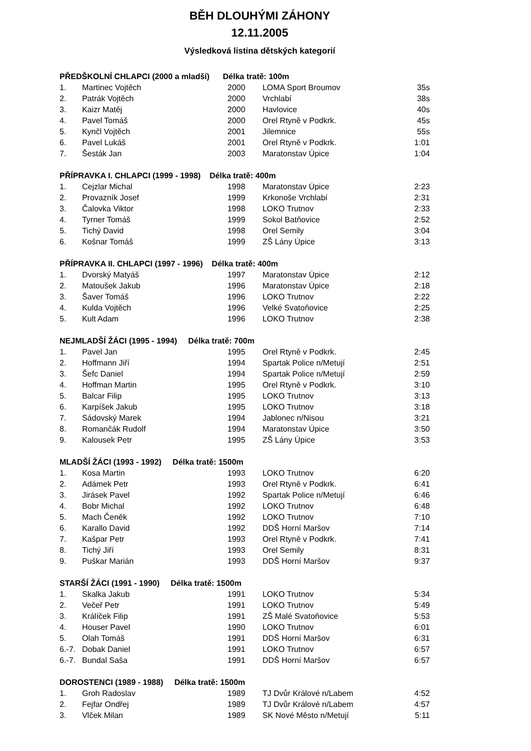BĚH DLOUHÝMI ZÁHONY
12.11.2005
Výsledková listina dětských kategorií
| PŘEDŠKOLNÍ CHLAPCI (2000 a mladší) Délka tratě: 100m | | | | |
| --- | --- | --- | --- | --- |
| 1. | Martinec Vojtěch | 2000 | LOMA Sport Broumov | 35s |
| 2. | Patrák Vojtěch | 2000 | Vrchlabí | 38s |
| 3. | Kaizr Matěj | 2000 | Havlovice | 40s |
| 4. | Pavel Tomáš | 2000 | Orel Rtyně v Podkrk. | 45s |
| 5. | Kynčl Vojtěch | 2001 | Jilemnice | 55s |
| 6. | Pavel Lukáš | 2001 | Orel Rtyně v Podkrk. | 1:01 |
| 7. | Šesták Jan | 2003 | Maratonstav Úpice | 1:04 |
| PŘÍPRAVKA I. CHLAPCI (1999 - 1998) Délka tratě: 400m | | | | |
| --- | --- | --- | --- | --- |
| 1. | Cejzlar Michal | 1998 | Maratonstav Úpice | 2:23 |
| 2. | Provazník Josef | 1999 | Krkonoše Vrchlabí | 2:31 |
| 3. | Čalovka Viktor | 1998 | LOKO Trutnov | 2:33 |
| 4. | Tyrner Tomáš | 1999 | Sokol Batňovice | 2:52 |
| 5. | Tichý David | 1998 | Orel Semily | 3:04 |
| 6. | Košnar Tomáš | 1999 | ZŠ Lány Úpice | 3:13 |
| PŘÍPRAVKA II. CHLAPCI (1997 - 1996) Délka tratě: 400m | | | | |
| --- | --- | --- | --- | --- |
| 1. | Dvorský Matyáš | 1997 | Maratonstav Úpice | 2:12 |
| 2. | Matoušek Jakub | 1996 | Maratonstav Úpice | 2:18 |
| 3. | Šaver Tomáš | 1996 | LOKO Trutnov | 2:22 |
| 4. | Kulda Vojtěch | 1996 | Velké Svatoňovice | 2:25 |
| 5. | Kult Adam | 1996 | LOKO Trutnov | 2:38 |
| NEJMLADŠÍ ŽÁCI (1995 - 1994) Délka tratě: 700m | | | | |
| --- | --- | --- | --- | --- |
| 1. | Pavel Jan | 1995 | Orel Rtyně v Podkrk. | 2:45 |
| 2. | Hoffmann Jiří | 1994 | Spartak Police n/Metují | 2:51 |
| 3. | Šefc Daniel | 1994 | Spartak Police n/Metují | 2:59 |
| 4. | Hoffman Martin | 1995 | Orel Rtyně v Podkrk. | 3:10 |
| 5. | Balcar Filip | 1995 | LOKO Trutnov | 3:13 |
| 6. | Karpíšek Jakub | 1995 | LOKO Trutnov | 3:18 |
| 7. | Sádovský Marek | 1994 | Jablonec n/Nisou | 3:21 |
| 8. | Romančák Rudolf | 1994 | Maratonstav Úpice | 3:50 |
| 9. | Kalousek Petr | 1995 | ZŠ Lány Úpice | 3:53 |
| MLADŠÍ ŽÁCI (1993 - 1992) Délka tratě: 1500m | | | | |
| --- | --- | --- | --- | --- |
| 1. | Kosa Martin | 1993 | LOKO Trutnov | 6:20 |
| 2. | Adámek Petr | 1993 | Orel Rtyně v Podkrk. | 6:41 |
| 3. | Jirásek Pavel | 1992 | Spartak Police n/Metují | 6:46 |
| 4. | Bobr Michal | 1992 | LOKO Trutnov | 6:48 |
| 5. | Mach Čeněk | 1992 | LOKO Trutnov | 7:10 |
| 6. | Karallo David | 1992 | DDŠ Horní Maršov | 7:14 |
| 7. | Kašpar Petr | 1993 | Orel Rtyně v Podkrk. | 7:41 |
| 8. | Tichý Jiří | 1993 | Orel Semily | 8:31 |
| 9. | Puškar Marián | 1993 | DDŠ Horní Maršov | 9:37 |
| STARŠÍ ŽÁCI (1991 - 1990) Délka tratě: 1500m | | | | |
| --- | --- | --- | --- | --- |
| 1. | Skalka Jakub | 1991 | LOKO Trutnov | 5:34 |
| 2. | Večeř Petr | 1991 | LOKO Trutnov | 5:49 |
| 3. | Králíček Filip | 1991 | ZŠ Malé Svatoňovice | 5:53 |
| 4. | Houser Pavel | 1990 | LOKO Trutnov | 6:01 |
| 5. | Olah Tomáš | 1991 | DDŠ Horní Maršov | 6:31 |
| 6.-7. | Dobak Daniel | 1991 | LOKO Trutnov | 6:57 |
| 6.-7. | Bundal Saša | 1991 | DDŠ Horní Maršov | 6:57 |
| DOROSTENCI (1989 - 1988) Délka tratě: 1500m | | | | |
| --- | --- | --- | --- | --- |
| 1. | Groh Radoslav | 1989 | TJ Dvůr Králové n/Labem | 4:52 |
| 2. | Fejfar Ondřej | 1989 | TJ Dvůr Králové n/Labem | 4:57 |
| 3. | Vlček Milan | 1989 | SK Nové Město n/Metují | 5:11 |